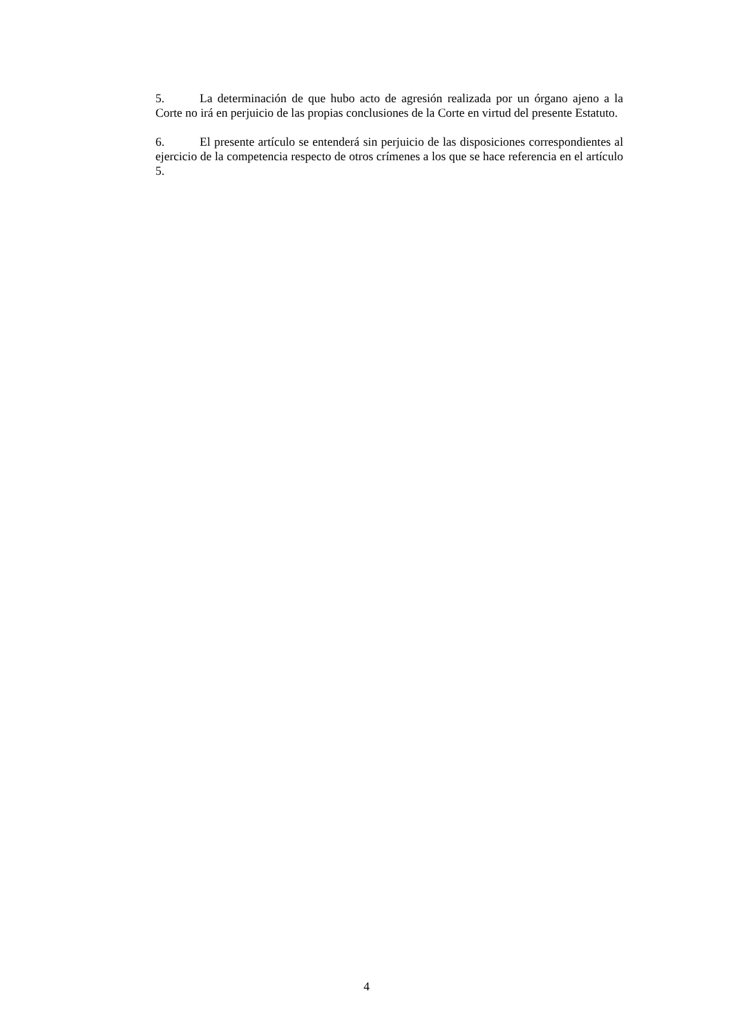5. La determinación de que hubo acto de agresión realizada por un órgano ajeno a la Corte no irá en perjuicio de las propias conclusiones de la Corte en virtud del presente Estatuto.
6. El presente artículo se entenderá sin perjuicio de las disposiciones correspondientes al ejercicio de la competencia respecto de otros crímenes a los que se hace referencia en el artículo 5.
4